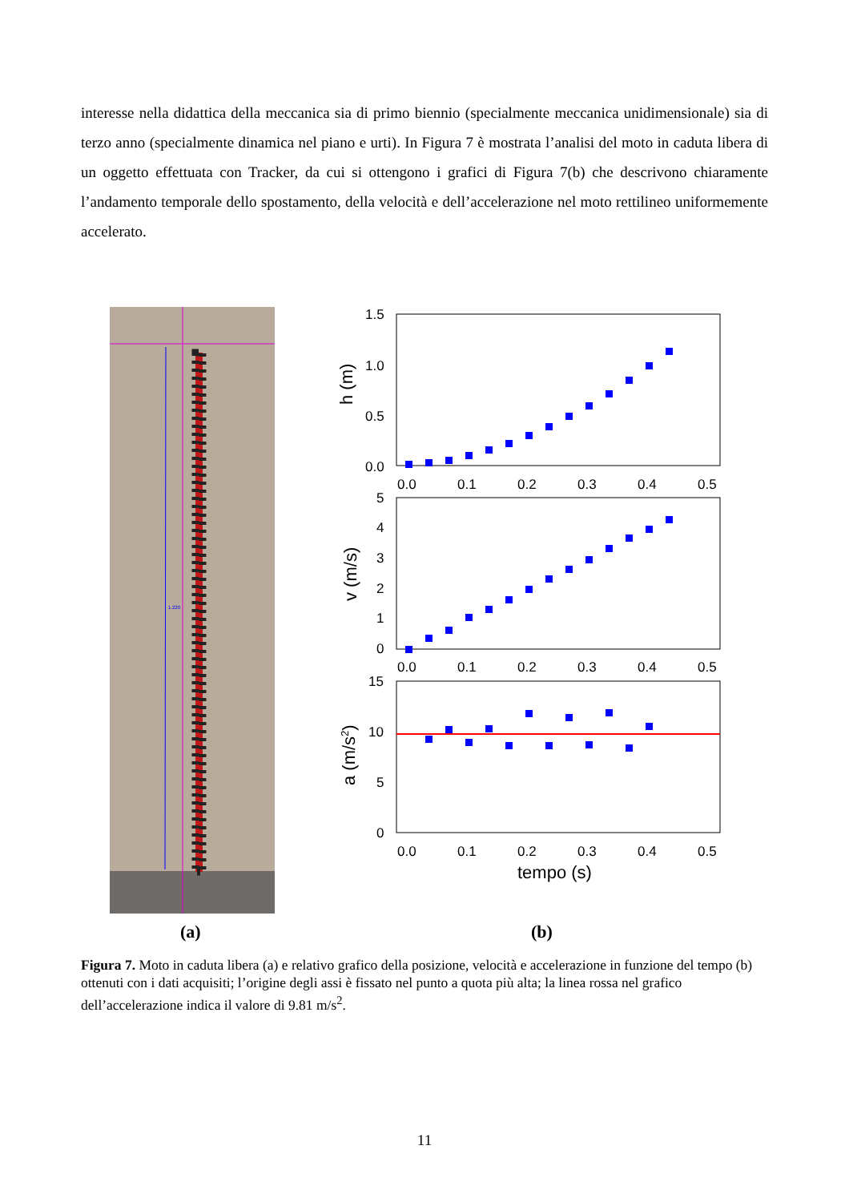interesse nella didattica della meccanica sia di primo biennio (specialmente meccanica unidimensionale) sia di terzo anno (specialmente dinamica nel piano e urti). In Figura 7 è mostrata l’analisi del moto in caduta libera di un oggetto effettuata con Tracker, da cui si ottengono i grafici di Figura 7(b) che descrivono chiaramente l’andamento temporale dello spostamento, della velocità e dell’accelerazione nel moto rettilineo uniformemente accelerato.
1.220
1.5
1.0
0.5
0.0
0.0
0.1
0.2
0.3
0.4
0.5
h (m)
5
4
3
2
1
0
0.0
0.1
0.2
0.3
0.4
0.5
v (m/s)
15
10
5
0
0.0
0.1
0.2
0.3
0.4
0.5
a (m/s2)
tempo (s)
(a) (b)
Figura 7. Moto in caduta libera (a) e relativo grafico della posizione, velocità e accelerazione in funzione del tempo (b) ottenuti con i dati acquisiti; l’origine degli assi è fissato nel punto a quota più alta; la linea rossa nel grafico dell’accelerazione indica il valore di 9.81 m/s<sup>2</sup>.
11